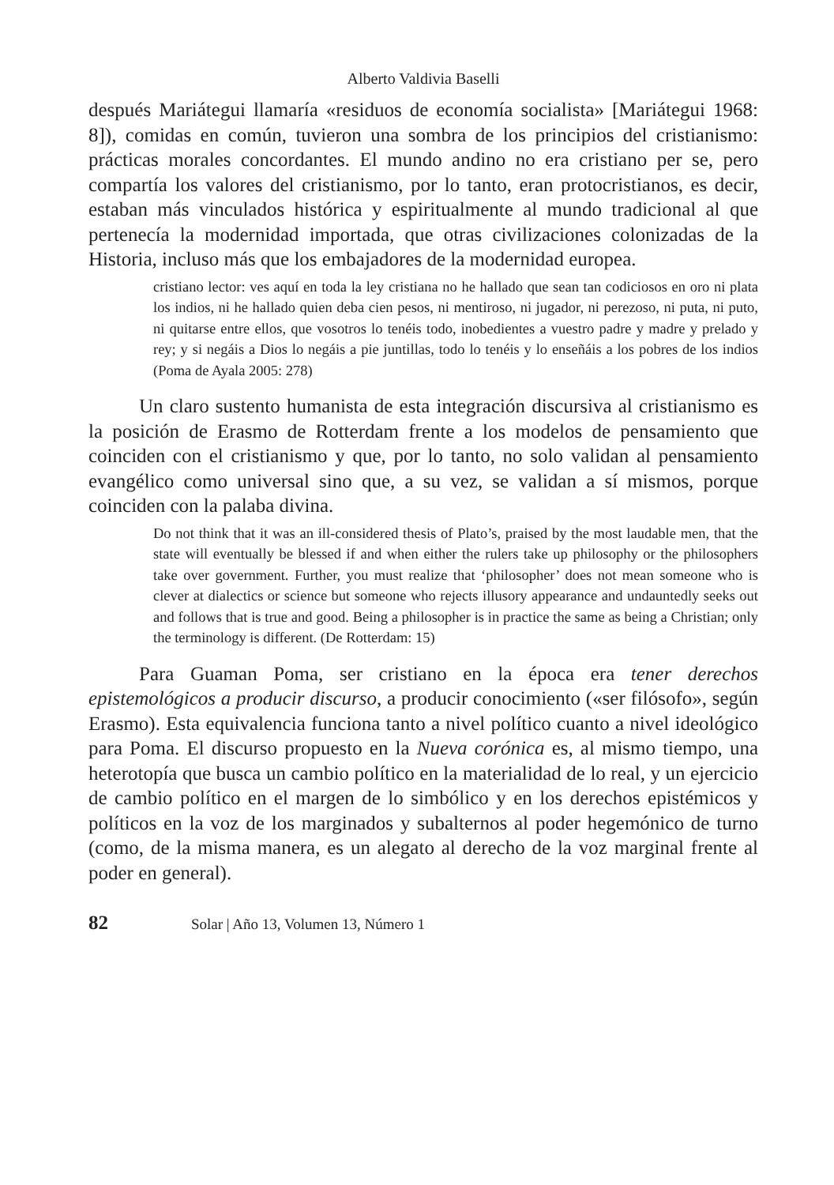Alberto Valdivia Baselli
después Mariátegui llamaría «residuos de economía socialista» [Mariátegui 1968: 8]), comidas en común, tuvieron una sombra de los principios del cristianismo: prácticas morales concordantes. El mundo andino no era cristiano per se, pero compartía los valores del cristianismo, por lo tanto, eran protocristianos, es decir, estaban más vinculados histórica y espiritualmente al mundo tradicional al que pertenecía la modernidad importada, que otras civilizaciones colonizadas de la Historia, incluso más que los embajadores de la modernidad europea.
cristiano lector: ves aquí en toda la ley cristiana no he hallado que sean tan codiciosos en oro ni plata los indios, ni he hallado quien deba cien pesos, ni mentiroso, ni jugador, ni perezoso, ni puta, ni puto, ni quitarse entre ellos, que vosotros lo tenéis todo, inobedientes a vuestro padre y madre y prelado y rey; y si negáis a Dios lo negáis a pie juntillas, todo lo tenéis y lo enseñáis a los pobres de los indios (Poma de Ayala 2005: 278)
Un claro sustento humanista de esta integración discursiva al cristianismo es la posición de Erasmo de Rotterdam frente a los modelos de pensamiento que coinciden con el cristianismo y que, por lo tanto, no solo validan al pensamiento evangélico como universal sino que, a su vez, se validan a sí mismos, porque coinciden con la palaba divina.
Do not think that it was an ill-considered thesis of Plato’s, praised by the most laudable men, that the state will eventually be blessed if and when either the rulers take up philosophy or the philosophers take over government. Further, you must realize that ‘philosopher’ does not mean someone who is clever at dialectics or science but someone who rejects illusory appearance and undauntedly seeks out and follows that is true and good. Being a philosopher is in practice the same as being a Christian; only the terminology is different. (De Rotterdam: 15)
Para Guaman Poma, ser cristiano en la época era tener derechos epistemológicos a producir discurso, a producir conocimiento («ser filósofo», según Erasmo). Esta equivalencia funciona tanto a nivel político cuanto a nivel ideológico para Poma. El discurso propuesto en la Nueva corónica es, al mismo tiempo, una heterotopía que busca un cambio político en la materialidad de lo real, y un ejercicio de cambio político en el margen de lo simbólico y en los derechos epistémicos y políticos en la voz de los marginados y subalternos al poder hegemónico de turno (como, de la misma manera, es un alegato al derecho de la voz marginal frente al poder en general).
82 Solar | Año 13, Volumen 13, Número 1